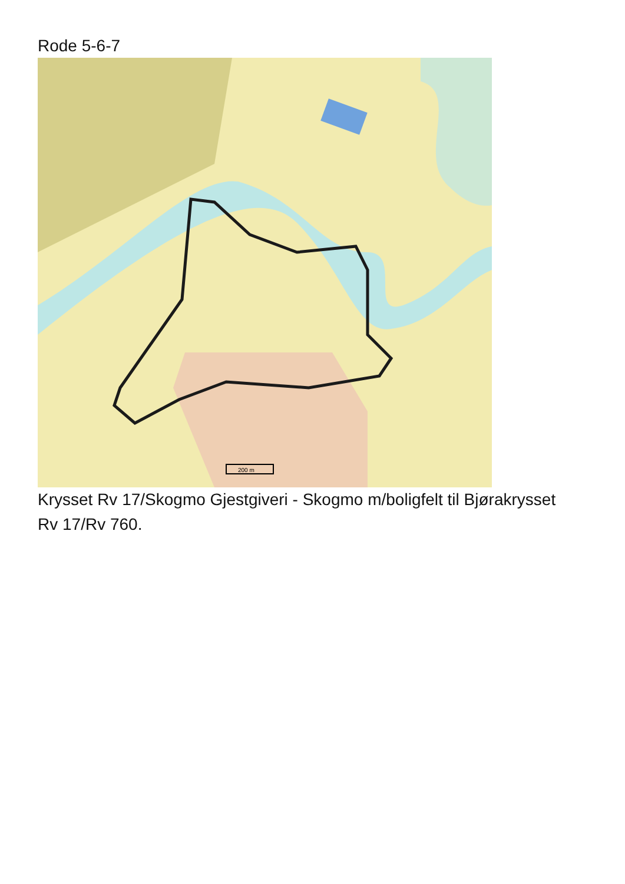Rode 5-6-7
200 m
Krysset Rv 17/Skogmo Gjestgiveri - Skogmo m/boligfelt til Bjørakrysset Rv 17/Rv 760.